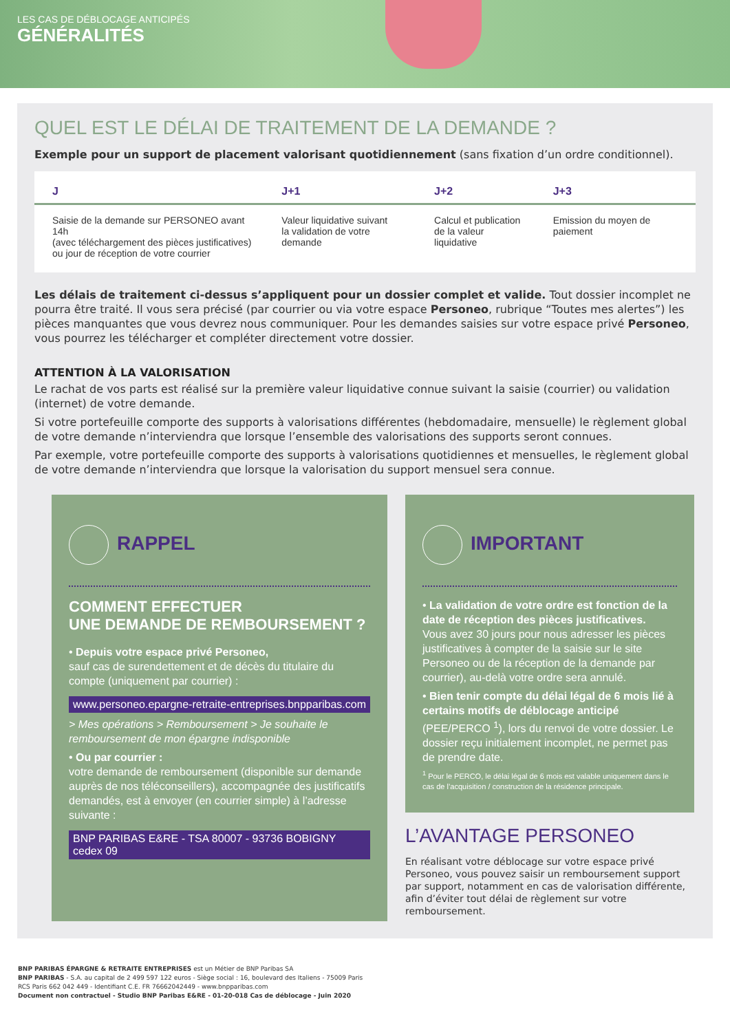LES CAS DE DÉBLOCAGE ANTICIPÉS
GÉNÉRALITÉS
QUEL EST LE DÉLAI DE TRAITEMENT DE LA DEMANDE ?
Exemple pour un support de placement valorisant quotidiennement (sans fixation d’un ordre conditionnel).
| J | J+1 | J+2 | J+3 |
| --- | --- | --- | --- |
| Saisie de la demande sur PERSONEO avant 14h (avec téléchargement des pièces justificatives) ou jour de réception de votre courrier | Valeur liquidative suivant la validation de votre demande | Calcul et publication de la valeur liquidative | Emission du moyen de paiement |
Les délais de traitement ci-dessus s’appliquent pour un dossier complet et valide. Tout dossier incomplet ne pourra être traité. Il vous sera précisé (par courrier ou via votre espace Personeo, rubrique “Toutes mes alertes”) les pièces manquantes que vous devrez nous communiquer. Pour les demandes saisies sur votre espace privé Personeo, vous pourrez les télécharger et compléter directement votre dossier.
ATTENTION À LA VALORISATION
Le rachat de vos parts est réalisé sur la première valeur liquidative connue suivant la saisie (courrier) ou validation (internet) de votre demande.
Si votre portefeuille comporte des supports à valorisations différentes (hebdomadaire, mensuelle) le règlement global de votre demande n’interviendra que lorsque l’ensemble des valorisations des supports seront connues.
Par exemple, votre portefeuille comporte des supports à valorisations quotidiennes et mensuelles, le règlement global de votre demande n’interviendra que lorsque la valorisation du support mensuel sera connue.
RAPPEL
COMMENT EFFECTUER
UNE DEMANDE DE REMBOURSEMENT ?
• Depuis votre espace privé Personeo,
sauf cas de surendettement et de décès du titulaire du compte (uniquement par courrier) :
www.personeo.epargne-retraite-entreprises.bnpparibas.com
> Mes opérations > Remboursement > Je souhaite le remboursement de mon épargne indisponible
• Ou par courrier :
votre demande de remboursement (disponible sur demande auprès de nos téléconseillers), accompagnée des justificatifs demandés, est à envoyer (en courrier simple) à l’adresse suivante :
BNP PARIBAS E&RE - TSA 80007 - 93736 BOBIGNY cedex 09
IMPORTANT
• La validation de votre ordre est fonction de la date de réception des pièces justificatives.
Vous avez 30 jours pour nous adresser les pièces justificatives à compter de la saisie sur le site Personeo ou de la réception de la demande par courrier), au-delà votre ordre sera annulé.
• Bien tenir compte du délai légal de 6 mois lié à certains motifs de déblocage anticipé (PEE/PERCO <sup>1</sup>), lors du renvoi de votre dossier. Le dossier reçu initialement incomplet, ne permet pas de prendre date.
<sup>1</sup> Pour le PERCO, le délai légal de 6 mois est valable uniquement dans le cas de l’acquisition / construction de la résidence principale.
L’AVANTAGE PERSONEO
En réalisant votre déblocage sur votre espace privé Personeo, vous pouvez saisir un remboursement support par support, notamment en cas de valorisation différente, afin d’éviter tout délai de règlement sur votre remboursement.
BNP PARIBAS ÉPARGNE & RETRAITE ENTREPRISES est un Métier de BNP Paribas SA
BNP PARIBAS - S.A. au capital de 2 499 597 122 euros - Siège social : 16, boulevard des Italiens - 75009 Paris
RCS Paris 662 042 449 - Identifiant C.E. FR 76662042449 - www.bnpparibas.com
Document non contractuel - Studio BNP Paribas E&RE - 01-20-018 Cas de déblocage - Juin 2020